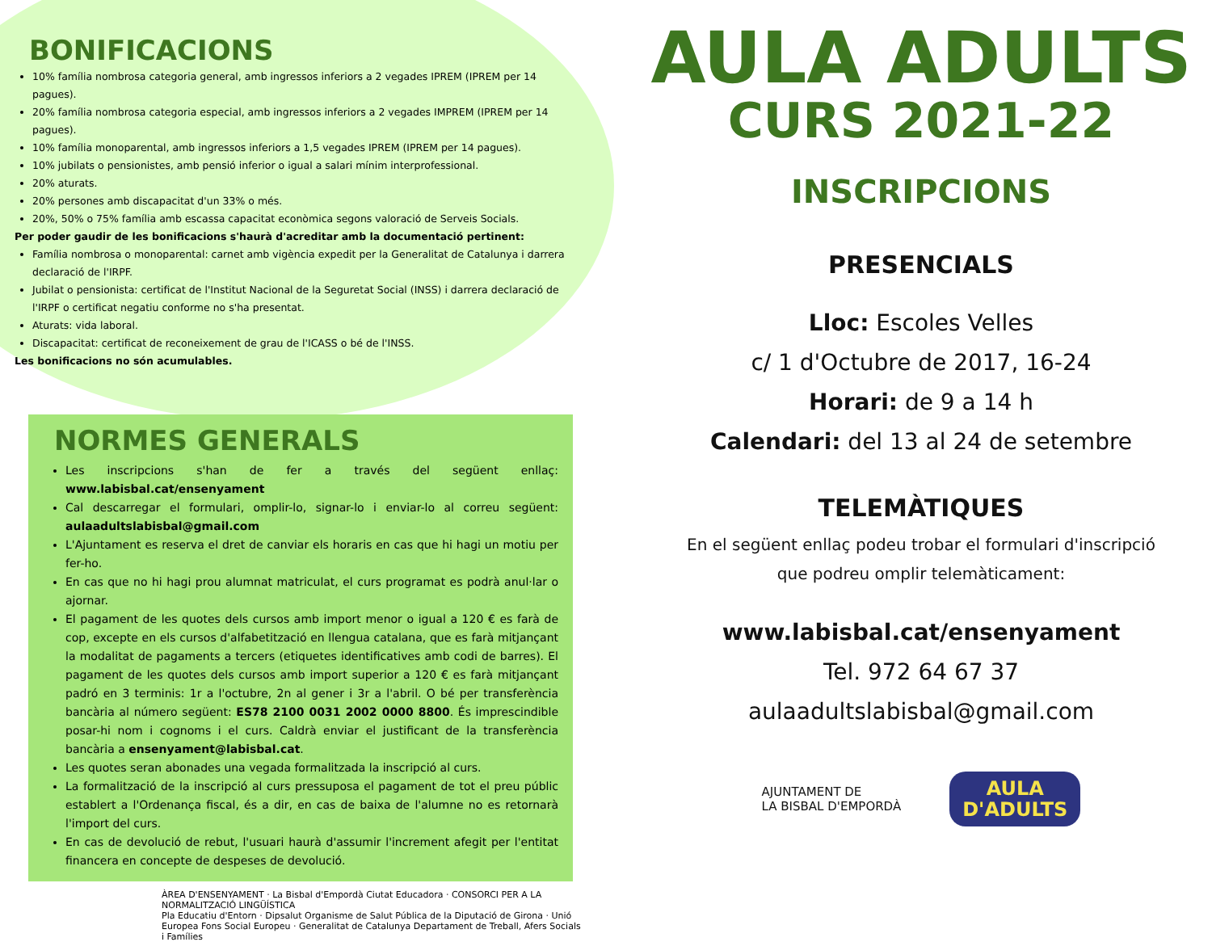BONIFICACIONS
10% família nombrosa categoria general, amb ingressos inferiors a 2 vegades IPREM (IPREM per 14 pagues).
20% família nombrosa categoria especial, amb ingressos inferiors a 2 vegades IMPREM (IPREM per 14 pagues).
10% família monoparental, amb ingressos inferiors a 1,5 vegades IPREM (IPREM per 14 pagues).
10% jubilats o pensionistes, amb pensió inferior o igual a salari mínim interprofessional.
20% aturats.
20% persones amb discapacitat d'un 33% o més.
20%, 50% o 75% família amb escassa capacitat econòmica segons valoració de Serveis Socials.
Per poder gaudir de les bonificacions s'haurà d'acreditar amb la documentació pertinent:
Família nombrosa o monoparental: carnet amb vigència expedit per la Generalitat de Catalunya i darrera declaració de l'IRPF.
Jubilat o pensionista: certificat de l'Institut Nacional de la Seguretat Social (INSS) i darrera declaració de l'IRPF o certificat negatiu conforme no s'ha presentat.
Aturats: vida laboral.
Discapacitat: certificat de reconeixement de grau de l'ICASS o bé de l'INSS.
Les bonificacions no són acumulables.
NORMES GENERALS
Les inscripcions s'han de fer a través del següent enllaç: www.labisbal.cat/ensenyament
Cal descarregar el formulari, omplir-lo, signar-lo i enviar-lo al correu següent: aulaadultslabisbal@gmail.com
L'Ajuntament es reserva el dret de canviar els horaris en cas que hi hagi un motiu per fer-ho.
En cas que no hi hagi prou alumnat matriculat, el curs programat es podrà anul·lar o ajornar.
El pagament de les quotes dels cursos amb import menor o igual a 120 € es farà de cop, excepte en els cursos d'alfabetització en llengua catalana, que es farà mitjançant la modalitat de pagaments a tercers (etiquetes identificatives amb codi de barres). El pagament de les quotes dels cursos amb import superior a 120 € es farà mitjançant padró en 3 terminis: 1r a l'octubre, 2n al gener i 3r a l'abril. O bé per transferència bancària al número següent: ES78 2100 0031 2002 0000 8800. És imprescindible posar-hi nom i cognoms i el curs. Caldrà enviar el justificant de la transferència bancària a ensenyament@labisbal.cat.
Les quotes seran abonades una vegada formalitzada la inscripció al curs.
La formalització de la inscripció al curs pressuposa el pagament de tot el preu públic establert a l'Ordenança fiscal, és a dir, en cas de baixa de l'alumne no es retornarà l'import del curs.
En cas de devolució de rebut, l'usuari haurà d'assumir l'increment afegit per l'entitat financera en concepte de despeses de devolució.
ÀREA D'ENSENYAMENT · La Bisbal d'Empordà Ciutat Educadora · CONSORCI PER A LA NORMALITZACIÓ LINGÜÍSTICA
Pla Educatiu d'Entorn · Dipsalut Organisme de Salut Pública de la Diputació de Girona · Unió Europea Fons Social Europeu · Generalitat de Catalunya Departament de Treball, Afers Socials i Famílies
AULA ADULTS
CURS 2021-22
INSCRIPCIONS
PRESENCIALS
Lloc: Escoles Velles
c/ 1 d'Octubre de 2017, 16-24
Horari: de 9 a 14 h
Calendari: del 13 al 24 de setembre
TELEMÀTIQUES
En el següent enllaç podeu trobar el formulari d'inscripció
que podreu omplir telemàticament:
www.labisbal.cat/ensenyament
Tel. 972 64 67 37
aulaadultslabisbal@gmail.com
AJUNTAMENT DE
LA BISBAL D'EMPORDÀ
AULA
D'ADULTS